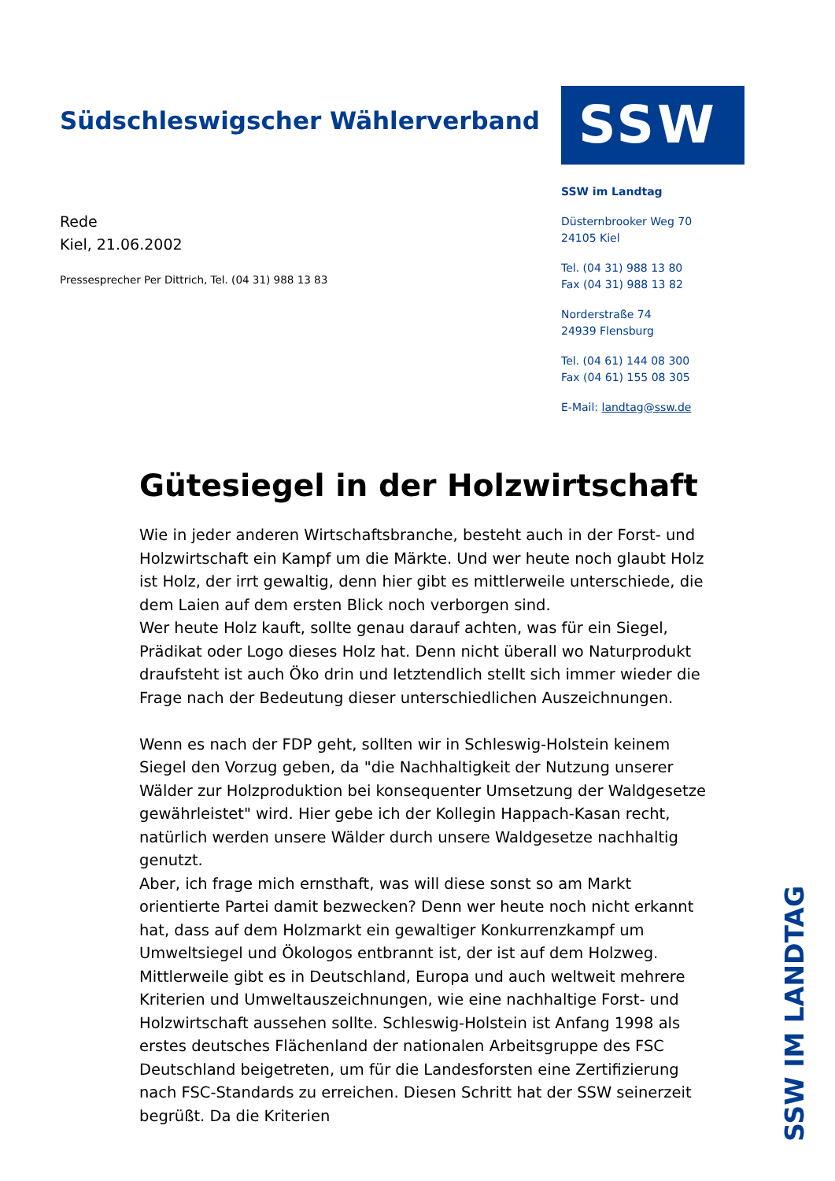Südschleswigscher Wählerverband
Rede
Kiel, 21.06.2002
Pressesprecher Per Dittrich, Tel. (04 31) 988 13 83
SSW
SSW im Landtag
Düsternbrooker Weg 70
24105 Kiel
Tel. (04 31) 988 13 80
Fax (04 31) 988 13 82
Norderstraße 74
24939 Flensburg
Tel. (04 61) 144 08 300
Fax (04 61) 155 08 305
E-Mail: landtag@ssw.de
Gütesiegel in der Holzwirtschaft
Wie in jeder anderen Wirtschaftsbranche, besteht auch in der Forst- und Holzwirtschaft ein Kampf um die Märkte. Und wer heute noch glaubt Holz ist Holz, der irrt gewaltig, denn hier gibt es mittlerweile unterschiede, die dem Laien auf dem ersten Blick noch verborgen sind.
Wer heute Holz kauft, sollte genau darauf achten, was für ein Siegel, Prädikat oder Logo dieses Holz hat. Denn nicht überall wo Naturprodukt draufsteht ist auch Öko drin und letztendlich stellt sich immer wieder die Frage nach der Bedeutung dieser unterschiedlichen Auszeichnungen.
Wenn es nach der FDP geht, sollten wir in Schleswig-Holstein keinem Siegel den Vorzug geben, da "die Nachhaltigkeit der Nutzung unserer Wälder zur Holzproduktion bei konsequenter Umsetzung der Waldgesetze gewährleistet" wird. Hier gebe ich der Kollegin Happach-Kasan recht, natürlich werden unsere Wälder durch unsere Waldgesetze nachhaltig genutzt.
Aber, ich frage mich ernsthaft, was will diese sonst so am Markt orientierte Partei damit bezwecken? Denn wer heute noch nicht erkannt hat, dass auf dem Holzmarkt ein gewaltiger Konkurrenzkampf um Umweltsiegel und Ökologos entbrannt ist, der ist auf dem Holzweg.
Mittlerweile gibt es in Deutschland, Europa und auch weltweit mehrere Kriterien und Umweltauszeichnungen, wie eine nachhaltige Forst- und Holzwirtschaft aussehen sollte. Schleswig-Holstein ist Anfang 1998 als erstes deutsches Flächenland der nationalen Arbeitsgruppe des FSC Deutschland beigetreten, um für die Landesforsten eine Zertifizierung nach FSC-Standards zu erreichen. Diesen Schritt hat der SSW seinerzeit begrüßt. Da die Kriterien
SSW IM LANDTAG